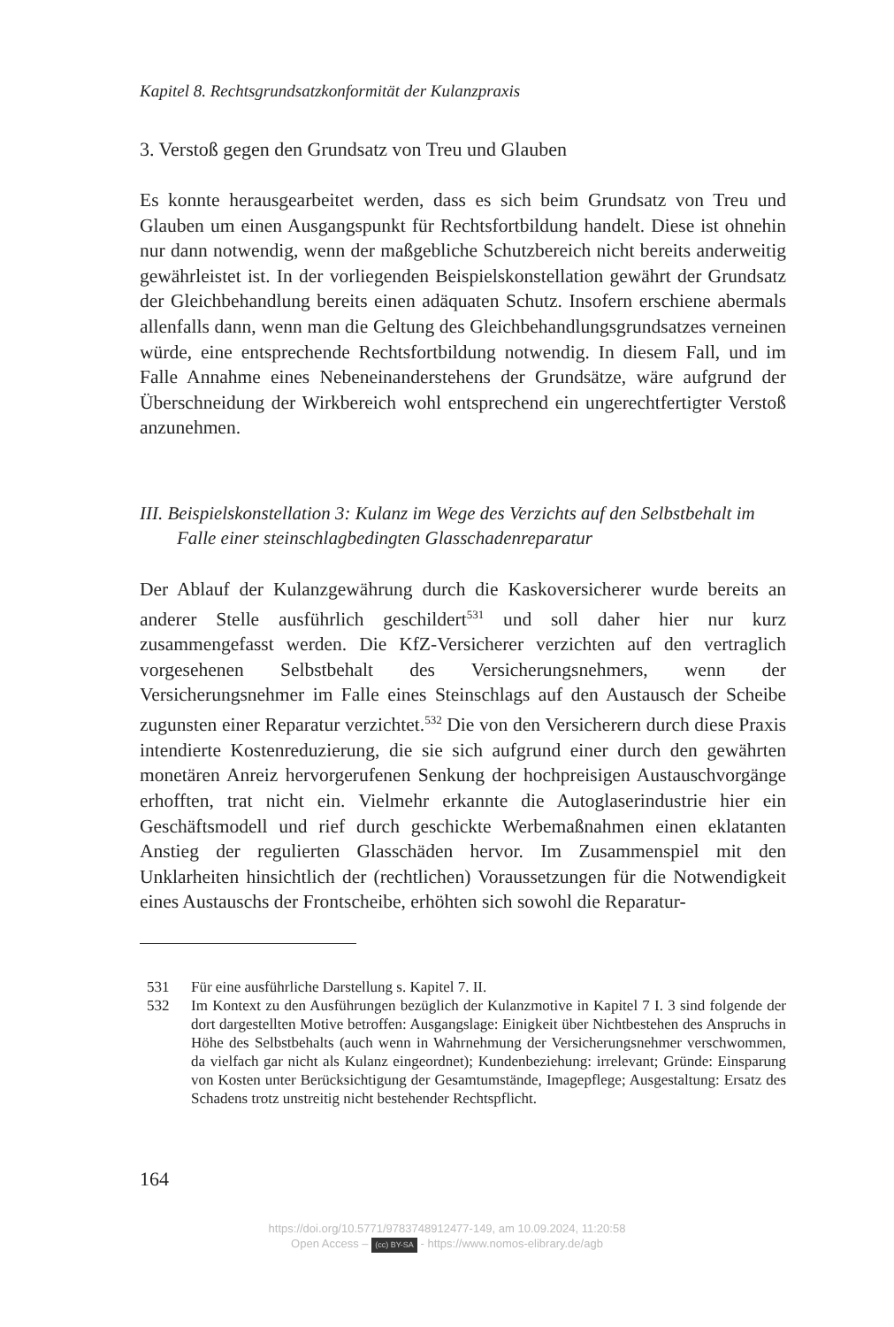Kapitel 8. Rechtsgrundsatzkonformität der Kulanzpraxis
3. Verstoß gegen den Grundsatz von Treu und Glauben
Es konnte herausgearbeitet werden, dass es sich beim Grundsatz von Treu und Glauben um einen Ausgangspunkt für Rechtsfortbildung handelt. Diese ist ohnehin nur dann notwendig, wenn der maßgebliche Schutzbereich nicht bereits anderweitig gewährleistet ist. In der vorliegenden Beispielskonstellation gewährt der Grundsatz der Gleichbehandlung bereits einen adäquaten Schutz. Insofern erschiene abermals allenfalls dann, wenn man die Geltung des Gleichbehandlungsgrundsatzes verneinen würde, eine entsprechende Rechtsfortbildung notwendig. In diesem Fall, und im Falle Annahme eines Nebeneinanderstehens der Grundsätze, wäre aufgrund der Überschneidung der Wirkbereich wohl entsprechend ein ungerechtfertigter Verstoß anzunehmen.
III. Beispielskonstellation 3: Kulanz im Wege des Verzichts auf den Selbstbehalt im Falle einer steinschlagbedingten Glasschadenreparatur
Der Ablauf der Kulanzgewährung durch die Kaskoversicherer wurde bereits an anderer Stelle ausführlich geschildert<sup>531</sup> und soll daher hier nur kurz zusammengefasst werden. Die KfZ-Versicherer verzichten auf den vertraglich vorgesehenen Selbstbehalt des Versicherungsnehmers, wenn der Versicherungsnehmer im Falle eines Steinschlags auf den Austausch der Scheibe zugunsten einer Reparatur verzichtet.<sup>532</sup> Die von den Versicherern durch diese Praxis intendierte Kostenreduzierung, die sie sich aufgrund einer durch den gewährten monetären Anreiz hervorgerufenen Senkung der hochpreisigen Austauschvorgänge erhofften, trat nicht ein. Vielmehr erkannte die Autoglaserindustrie hier ein Geschäftsmodell und rief durch geschickte Werbemaßnahmen einen eklatanten Anstieg der regulierten Glasschäden hervor. Im Zusammenspiel mit den Unklarheiten hinsichtlich der (rechtlichen) Voraussetzungen für die Notwendigkeit eines Austauschs der Frontscheibe, erhöhten sich sowohl die Reparatur-
531 Für eine ausführliche Darstellung s. Kapitel 7. II.
532 Im Kontext zu den Ausführungen bezüglich der Kulanzmotive in Kapitel 7 I. 3 sind folgende der dort dargestellten Motive betroffen: Ausgangslage: Einigkeit über Nichtbestehen des Anspruchs in Höhe des Selbstbehalts (auch wenn in Wahrnehmung der Versicherungsnehmer verschwommen, da vielfach gar nicht als Kulanz eingeordnet); Kundenbeziehung: irrelevant; Gründe: Einsparung von Kosten unter Berücksichtigung der Gesamtumstände, Imagepflege; Ausgestaltung: Ersatz des Schadens trotz unstreitig nicht bestehender Rechtspflicht.
164
https://doi.org/10.5771/9783748912477-149, am 10.09.2024, 11:20:58
Open Access – (cc) BY-SA - https://www.nomos-elibrary.de/agb